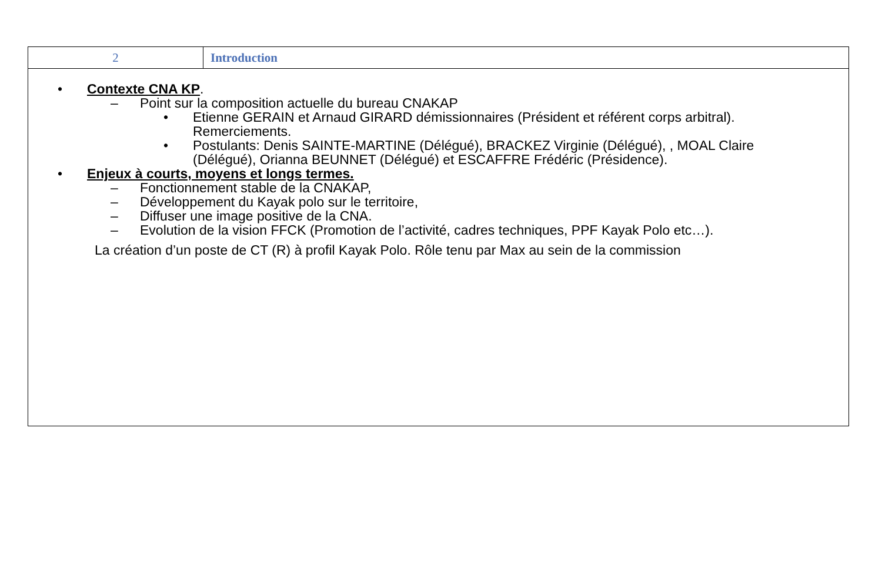| 2 | Introduction |
| • Contexte CNA KP . – Point sur la composition actuelle du bureau CNAKAP • Etienne GERAIN et Arnaud GIRARD démissionnaires (Président et référent corps arbitral). Remerciements. • Postulants: Denis SAINTE-MARTINE (Délégué), BRACKEZ Virginie (Délégué), , MOAL Claire (Délégué), Orianna BEUNNET (Délégué) et ESCAFFRE Frédéric (Présidence). • Enjeux à courts, moyens et longs termes. – Fonctionnement stable de la CNAKAP, – Développement du Kayak polo sur le territoire, – Diffuser une image positive de la CNA. – Evolution de la vision FFCK (Promotion de l’activité, cadres techniques, PPF Kayak Polo etc…). La création d’un poste de CT (R) à profil Kayak Polo. Rôle tenu par Max au sein de la commission | |